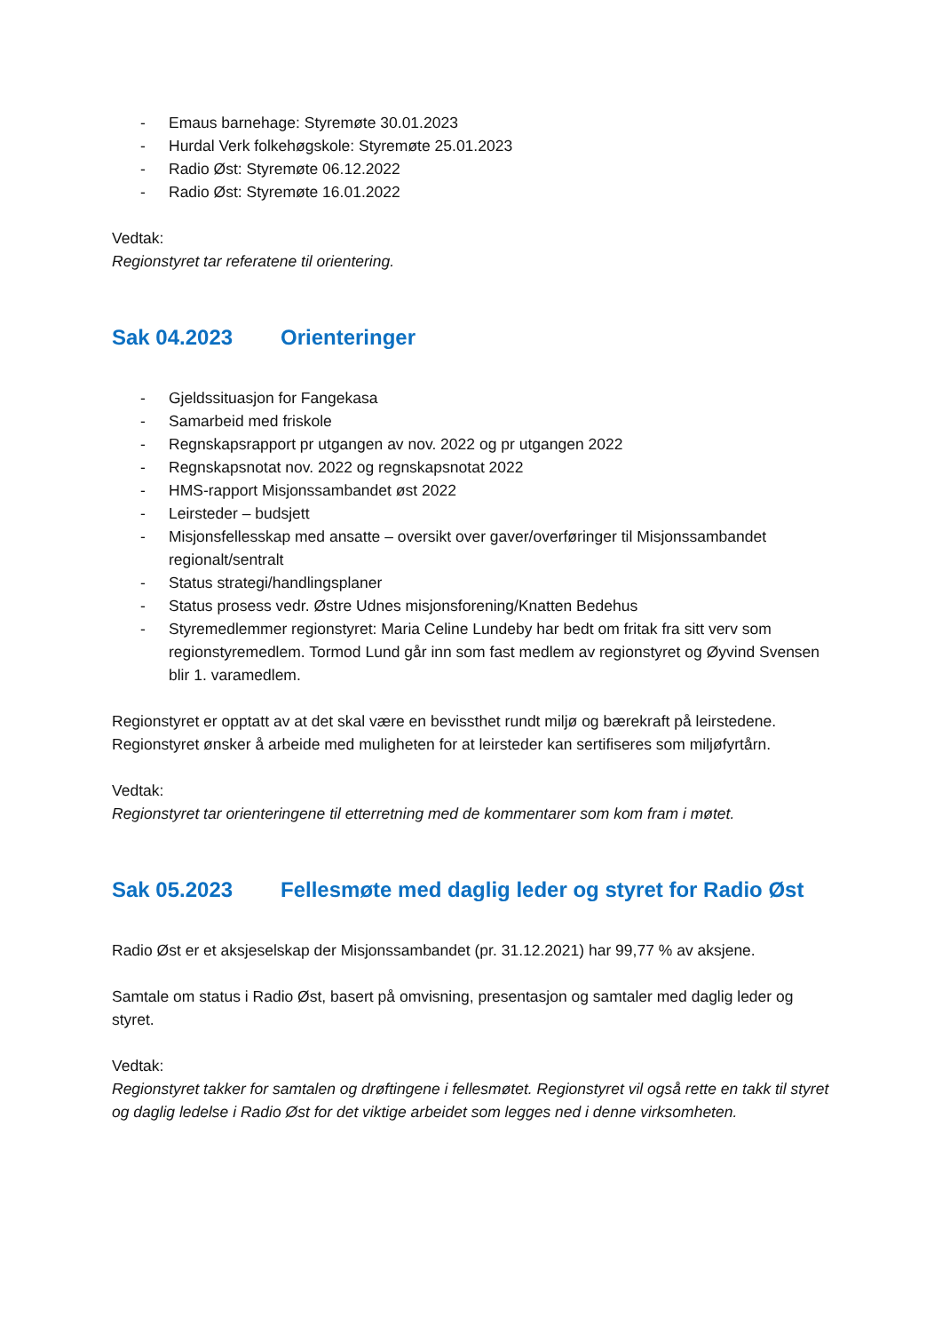- Emaus barnehage: Styremøte 30.01.2023
- Hurdal Verk folkehøgskole: Styremøte 25.01.2023
- Radio Øst: Styremøte 06.12.2022
- Radio Øst: Styremøte 16.01.2022
Vedtak:
Regionstyret tar referatene til orientering.
Sak 04.2023 Orienteringer
- Gjeldssituasjon for Fangekasa
- Samarbeid med friskole
- Regnskapsrapport pr utgangen av nov. 2022 og pr utgangen 2022
- Regnskapsnotat nov. 2022 og regnskapsnotat 2022
- HMS-rapport Misjonssambandet øst 2022
- Leirsteder – budsjett
- Misjonsfellesskap med ansatte – oversikt over gaver/overføringer til Misjonssambandet regionalt/sentralt
- Status strategi/handlingsplaner
- Status prosess vedr. Østre Udnes misjonsforening/Knatten Bedehus
- Styremedlemmer regionstyret: Maria Celine Lundeby har bedt om fritak fra sitt verv som regionstyremedlem. Tormod Lund går inn som fast medlem av regionstyret og Øyvind Svensen blir 1. varamedlem.
Regionstyret er opptatt av at det skal være en bevissthet rundt miljø og bærekraft på leirstedene. Regionstyret ønsker å arbeide med muligheten for at leirsteder kan sertifiseres som miljøfyrtårn.
Vedtak:
Regionstyret tar orienteringene til etterretning med de kommentarer som kom fram i møtet.
Sak 05.2023 Fellesmøte med daglig leder og styret for Radio Øst
Radio Øst er et aksjeselskap der Misjonssambandet (pr. 31.12.2021) har 99,77 % av aksjene.
Samtale om status i Radio Øst, basert på omvisning, presentasjon og samtaler med daglig leder og styret.
Vedtak:
Regionstyret takker for samtalen og drøftingene i fellesmøtet. Regionstyret vil også rette en takk til styret og daglig ledelse i Radio Øst for det viktige arbeidet som legges ned i denne virksomheten.